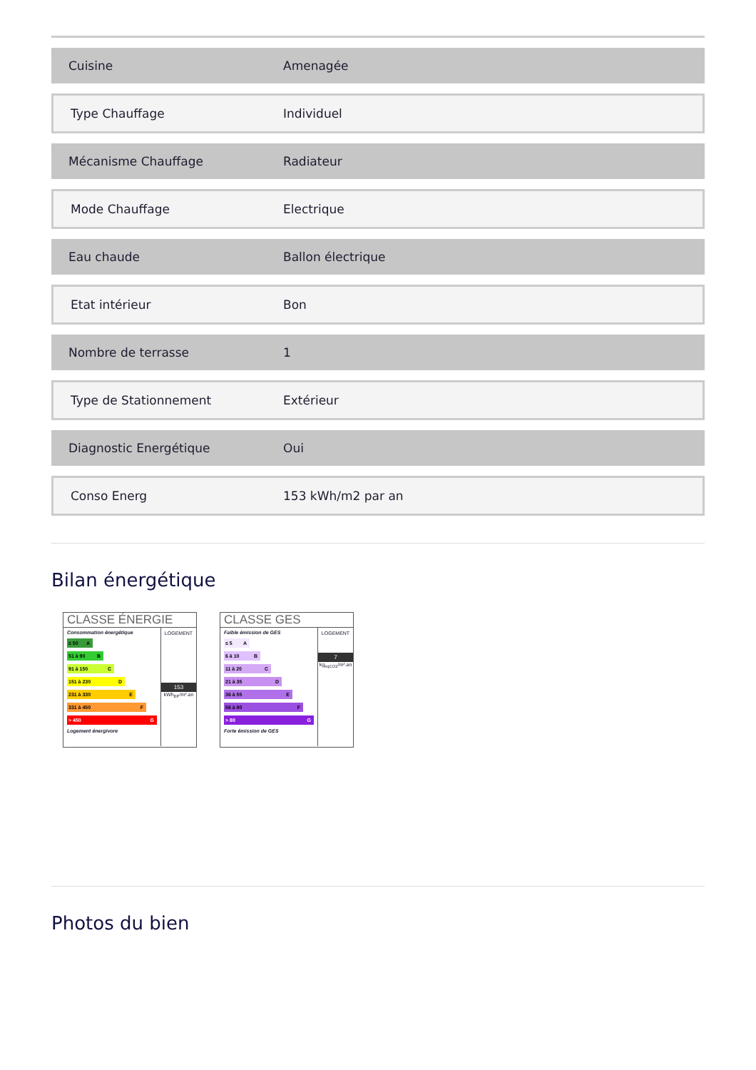| Cuisine | Amenagée |
| Type Chauffage | Individuel |
| Mécanisme Chauffage | Radiateur |
| Mode Chauffage | Electrique |
| Eau chaude | Ballon électrique |
| Etat intérieur | Bon |
| Nombre de terrasse | 1 |
| Type de Stationnement | Extérieur |
| Diagnostic Energétique | Oui |
| Conso Energ | 153 kWh/m2 par an |
Bilan énergétique
CLASSE ÉNERGIE
Consommation énergétique
≤ 50 A
51 à 90 B
91 à 150 C
151 à 230 D
231 à 330 E
331 à 450 F
> 450 G
Logement énergivore
LOGEMENT
153
kWh<sub>EP</sub>/m².an
CLASSE GES
Faible émission de GES
≤ 5 A
6 à 10 B
11 à 20 C
21 à 35 D
36 à 55 E
56 à 80 F
> 80 G
Forte émission de GES
LOGEMENT
7
kg<sub>éqCO2</sub>/m².an
Photos du bien